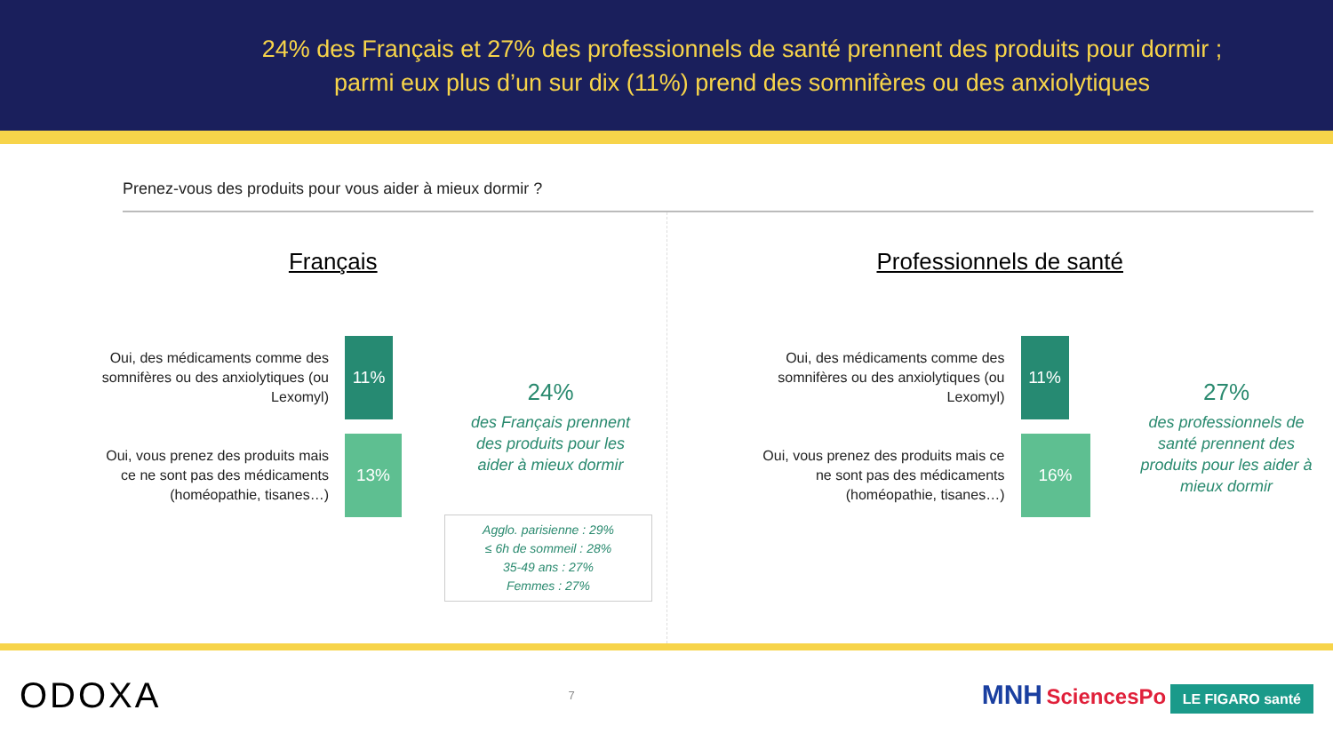24% des Français et 27% des professionnels de santé prennent des produits pour dormir ;
parmi eux plus d’un sur dix (11%) prend des somnifères ou des anxiolytiques
Prenez-vous des produits pour vous aider à mieux dormir ?
Français
Oui, des médicaments comme des somnifères ou des anxiolytiques (ou Lexomyl)
11%
Oui, vous prenez des produits mais ce ne sont pas des médicaments (homéopathie, tisanes…)
13%
24%
des Français prennent des produits pour les aider à mieux dormir
Agglo. parisienne : 29%
≤ 6h de sommeil : 28%
35-49 ans : 27%
Femmes : 27%
Professionnels de santé
Oui, des médicaments comme des somnifères ou des anxiolytiques (ou Lexomyl)
11%
Oui, vous prenez des produits mais ce ne sont pas des médicaments (homéopathie, tisanes…)
16%
27%
des professionnels de santé prennent des produits pour les aider à mieux dormir
ODOXA 7 MNH SciencesPo LE FIGARO santé